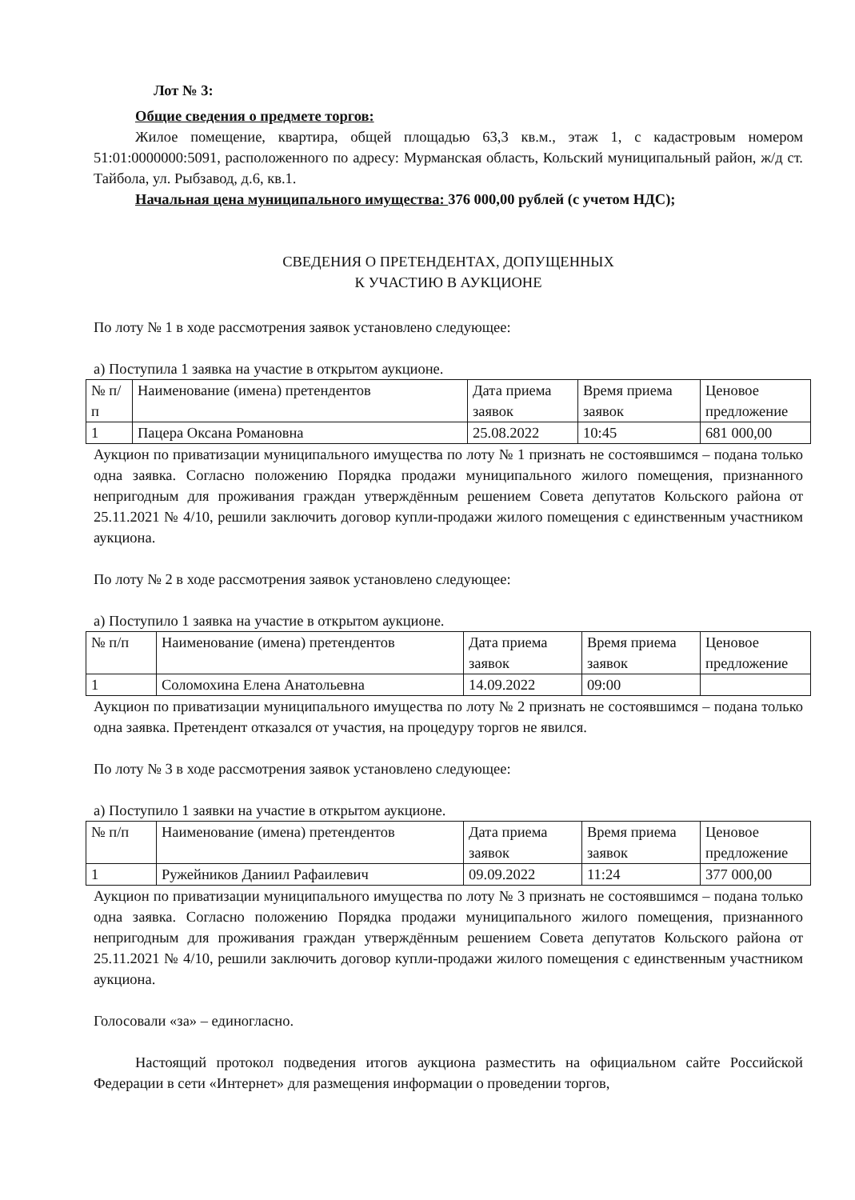Лот № 3:
Общие сведения о предмете торгов:
Жилое помещение, квартира, общей площадью 63,3 кв.м., этаж 1, с кадастровым номером 51:01:0000000:5091, расположенного по адресу: Мурманская область, Кольский муниципальный район, ж/д ст. Тайбола, ул. Рыбзавод, д.6, кв.1.
Начальная цена муниципального имущества: 376 000,00 рублей (с учетом НДС);
СВЕДЕНИЯ О ПРЕТЕНДЕНТАХ, ДОПУЩЕННЫХ
К УЧАСТИЮ В АУКЦИОНЕ
По лоту № 1 в ходе рассмотрения заявок установлено следующее:
а) Поступила 1 заявка на участие в открытом аукционе.
| № п/п | Наименование (имена) претендентов | Дата приема заявок | Время приема заявок | Ценовое предложение |
| 1 | Пацера Оксана Романовна | 25.08.2022 | 10:45 | 681 000,00 |
Аукцион по приватизации муниципального имущества по лоту № 1 признать не состоявшимся – подана только одна заявка. Согласно положению Порядка продажи муниципального жилого помещения, признанного непригодным для проживания граждан утверждённым решением Совета депутатов Кольского района от 25.11.2021 № 4/10, решили заключить договор купли-продажи жилого помещения с единственным участником аукциона.
По лоту № 2 в ходе рассмотрения заявок установлено следующее:
а) Поступило 1 заявка на участие в открытом аукционе.
| № п/п | Наименование (имена) претендентов | Дата приема заявок | Время приема заявок | Ценовое предложение |
| 1 | Соломохина Елена Анатольевна | 14.09.2022 | 09:00 | |
Аукцион по приватизации муниципального имущества по лоту № 2 признать не состоявшимся – подана только одна заявка. Претендент отказался от участия, на процедуру торгов не явился.
По лоту № 3 в ходе рассмотрения заявок установлено следующее:
а) Поступило 1 заявки на участие в открытом аукционе.
| № п/п | Наименование (имена) претендентов | Дата приема заявок | Время приема заявок | Ценовое предложение |
| 1 | Ружейников Даниил Рафаилевич | 09.09.2022 | 11:24 | 377 000,00 |
Аукцион по приватизации муниципального имущества по лоту № 3 признать не состоявшимся – подана только одна заявка. Согласно положению Порядка продажи муниципального жилого помещения, признанного непригодным для проживания граждан утверждённым решением Совета депутатов Кольского района от 25.11.2021 № 4/10, решили заключить договор купли-продажи жилого помещения с единственным участником аукциона.
Голосовали «за» – единогласно.
Настоящий протокол подведения итогов аукциона разместить на официальном сайте Российской Федерации в сети «Интернет» для размещения информации о проведении торгов,